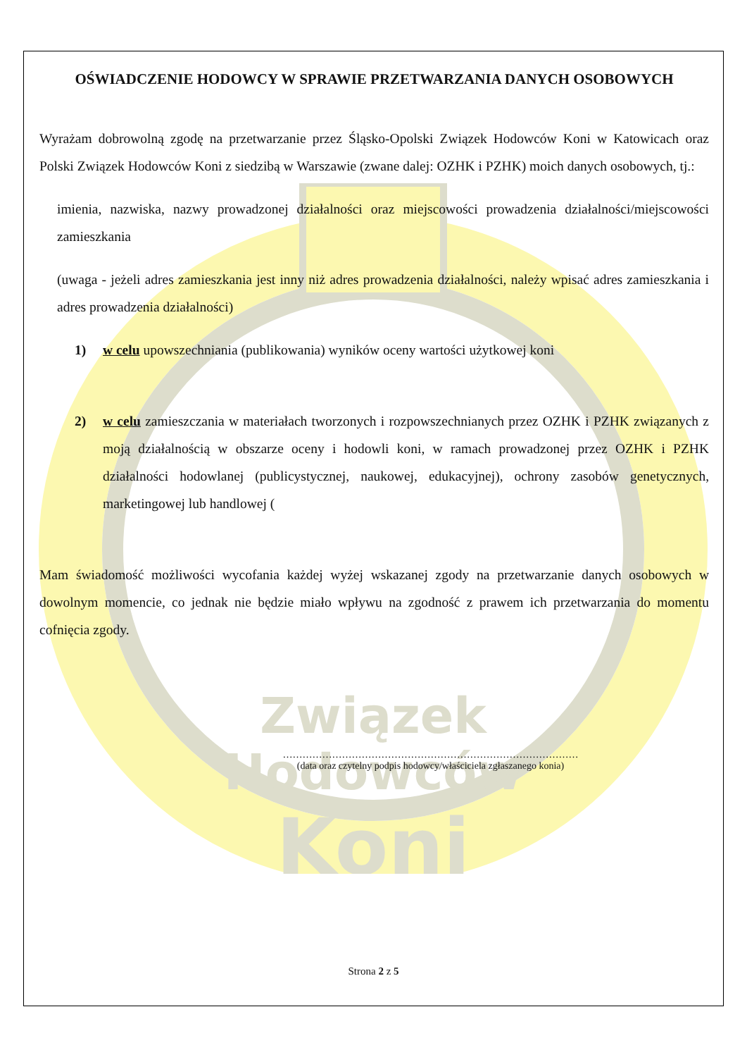Związek
Hodowców
Koni
OŚWIADCZENIE HODOWCY W SPRAWIE PRZETWARZANIA DANYCH OSOBOWYCH
Wyrażam dobrowolną zgodę na przetwarzanie przez Śląsko-Opolski Związek Hodowców Koni w Katowicach oraz Polski Związek Hodowców Koni z siedzibą w Warszawie (zwane dalej: OZHK i PZHK) moich danych osobowych, tj.:
imienia, nazwiska, nazwy prowadzonej działalności oraz miejscowości prowadzenia działalności/miejscowości zamieszkania
(uwaga - jeżeli adres zamieszkania jest inny niż adres prowadzenia działalności, należy wpisać adres zamieszkania i adres prowadzenia działalności)
1) w celu upowszechniania (publikowania) wyników oceny wartości użytkowej koni
2) w celu zamieszczania w materiałach tworzonych i rozpowszechnianych przez OZHK i PZHK związanych z moją działalnością w obszarze oceny i hodowli koni, w ramach prowadzonej przez OZHK i PZHK działalności hodowlanej (publicystycznej, naukowej, edukacyjnej), ochrony zasobów genetycznych, marketingowej lub handlowej (
Mam świadomość możliwości wycofania każdej wyżej wskazanej zgody na przetwarzanie danych osobowych w dowolnym momencie, co jednak nie będzie miało wpływu na zgodność z prawem ich przetwarzania do momentu cofnięcia zgody.
………………………………………………………………………………
(data oraz czytelny podpis hodowcy/właściciela zgłaszanego konia)
Strona 2 z 5